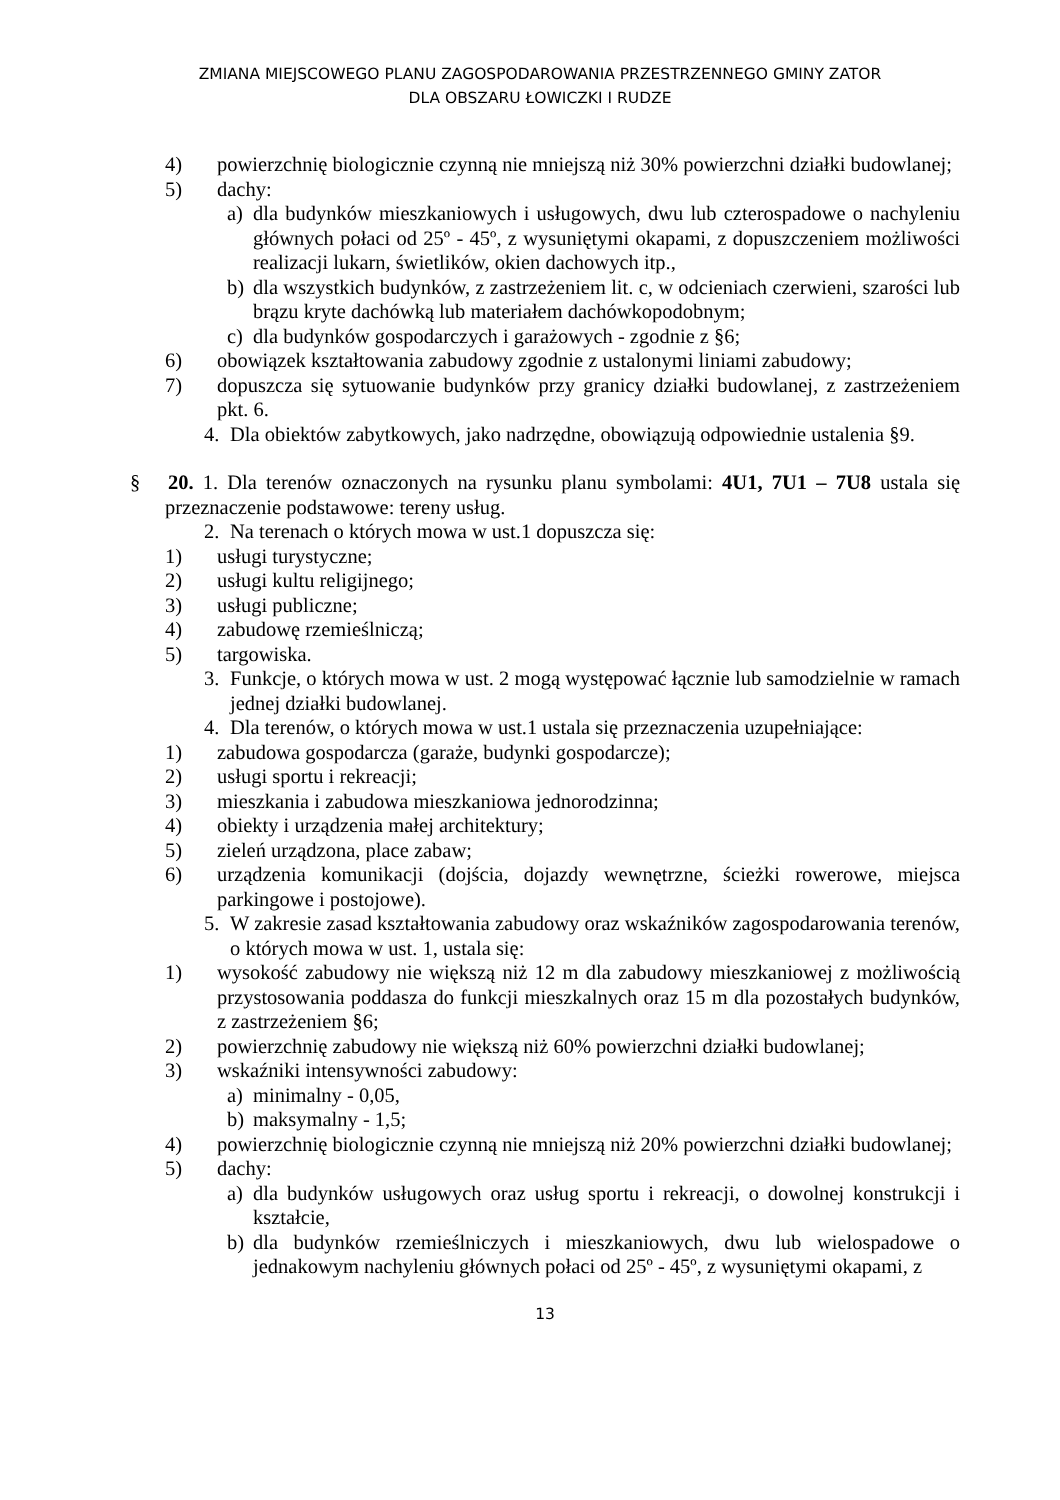ZMIANA MIEJSCOWEGO PLANU ZAGOSPODAROWANIA PRZESTRZENNEGO GMINY ZATOR
DLA OBSZARU ŁOWICZKI I RUDZE
4) powierzchnię biologicznie czynną nie mniejszą niż 30% powierzchni działki budowlanej;
5) dachy:
a) dla budynków mieszkaniowych i usługowych, dwu lub czterospadowe o nachyleniu głównych połaci od 25º - 45º, z wysuniętymi okapami, z dopuszczeniem możliwości realizacji lukarn, świetlików, okien dachowych itp.,
b) dla wszystkich budynków, z zastrzeżeniem lit. c, w odcieniach czerwieni, szarości lub brązu kryte dachówką lub materiałem dachówkopodobnym;
c) dla budynków gospodarczych i garażowych - zgodnie z §6;
6) obowiązek kształtowania zabudowy zgodnie z ustalonymi liniami zabudowy;
7) dopuszcza się sytuowanie budynków przy granicy działki budowlanej, z zastrzeżeniem pkt. 6.
4. Dla obiektów zabytkowych, jako nadrzędne, obowiązują odpowiednie ustalenia §9.
§ 20. 1. Dla terenów oznaczonych na rysunku planu symbolami: 4U1, 7U1 – 7U8 ustala się przeznaczenie podstawowe: tereny usług.
2. Na terenach o których mowa w ust.1 dopuszcza się:
1) usługi turystyczne;
2) usługi kultu religijnego;
3) usługi publiczne;
4) zabudowę rzemieślniczą;
5) targowiska.
3. Funkcje, o których mowa w ust. 2 mogą występować łącznie lub samodzielnie w ramach jednej działki budowlanej.
4. Dla terenów, o których mowa w ust.1 ustala się przeznaczenia uzupełniające:
1) zabudowa gospodarcza (garaże, budynki gospodarcze);
2) usługi sportu i rekreacji;
3) mieszkania i zabudowa mieszkaniowa jednorodzinna;
4) obiekty i urządzenia małej architektury;
5) zieleń urządzona, place zabaw;
6) urządzenia komunikacji (dojścia, dojazdy wewnętrzne, ścieżki rowerowe, miejsca parkingowe i postojowe).
5. W zakresie zasad kształtowania zabudowy oraz wskaźników zagospodarowania terenów, o których mowa w ust. 1, ustala się:
1) wysokość zabudowy nie większą niż 12 m dla zabudowy mieszkaniowej z możliwością przystosowania poddasza do funkcji mieszkalnych oraz 15 m dla pozostałych budynków, z zastrzeżeniem §6;
2) powierzchnię zabudowy nie większą niż 60% powierzchni działki budowlanej;
3) wskaźniki intensywności zabudowy:
a) minimalny - 0,05,
b) maksymalny - 1,5;
4) powierzchnię biologicznie czynną nie mniejszą niż 20% powierzchni działki budowlanej;
5) dachy:
a) dla budynków usługowych oraz usług sportu i rekreacji, o dowolnej konstrukcji i kształcie,
b) dla budynków rzemieślniczych i mieszkaniowych, dwu lub wielospadowe o jednakowym nachyleniu głównych połaci od 25º - 45º, z wysuniętymi okapami, z
13